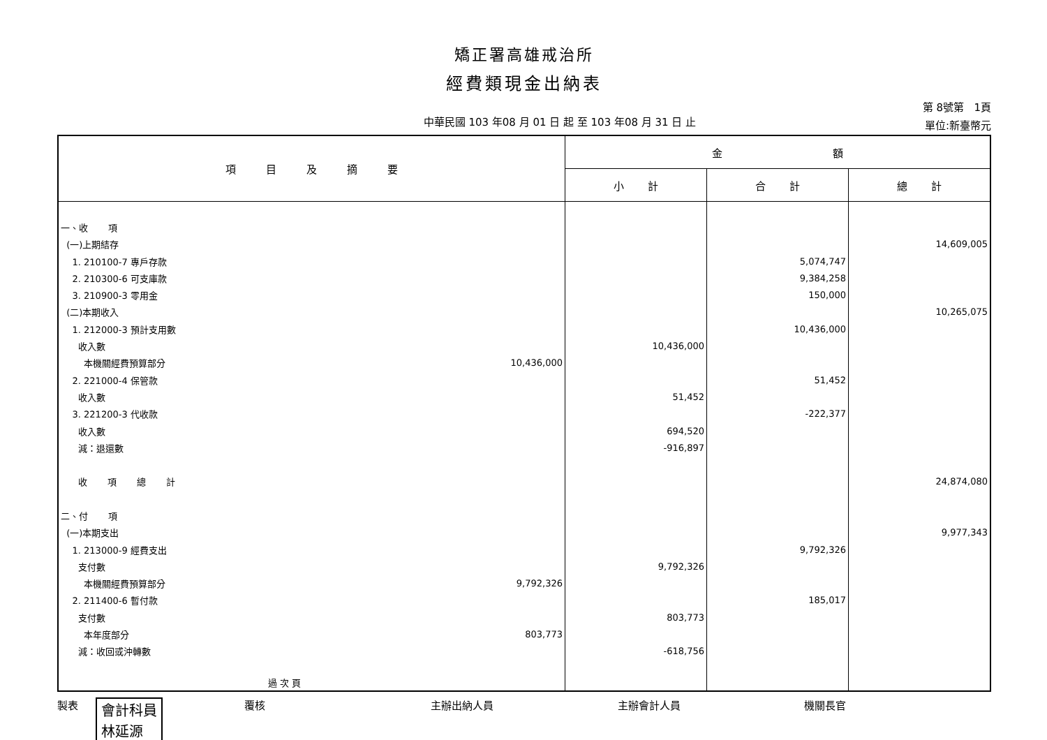矯正署高雄戒治所
經費類現金出納表
中華民國 103 年08 月 01 日 起 至 103 年08 月 31 日 止
第 8號第 1頁
單位:新臺幣元
| 項 目 及 摘 要 | | 金 額 | | |
| --- | --- | --- | --- | --- |
| | | 小 計 | 合 計 | 總 計 |
| 一、收 項 | | | | |
| (一)上期結存 | | | | 14,609,005 |
| 1. 210100-7 專戶存款 | | | 5,074,747 | |
| 2. 210300-6 可支庫款 | | | 9,384,258 | |
| 3. 210900-3 零用金 | | | 150,000 | |
| (二)本期收入 | | | | 10,265,075 |
| 1. 212000-3 預計支用數 | | | 10,436,000 | |
| 收入數 | | 10,436,000 | | |
| 本機關經費預算部分 | 10,436,000 | | | |
| 2. 221000-4 保管款 | | | 51,452 | |
| 收入數 | | 51,452 | | |
| 3. 221200-3 代收款 | | | -222,377 | |
| 收入數 | | 694,520 | | |
| 減：退還數 | | -916,897 | | |
| 收 項 總 計 | | | | 24,874,080 |
| 二、付 項 | | | | |
| (一)本期支出 | | | | 9,977,343 |
| 1. 213000-9 經費支出 | | | 9,792,326 | |
| 支付數 | | 9,792,326 | | |
| 本機關經費預算部分 | 9,792,326 | | | |
| 2. 211400-6 暫付款 | | | 185,017 | |
| 支付數 | | 803,773 | | |
| 本年度部分 | 803,773 | | | |
| 減：收回或沖轉數 | | -618,756 | | |
| 過 次 頁 | | | | |
製表 會計科員
林延源
覆核 主辦出納人員 主辦會計人員 機關長官